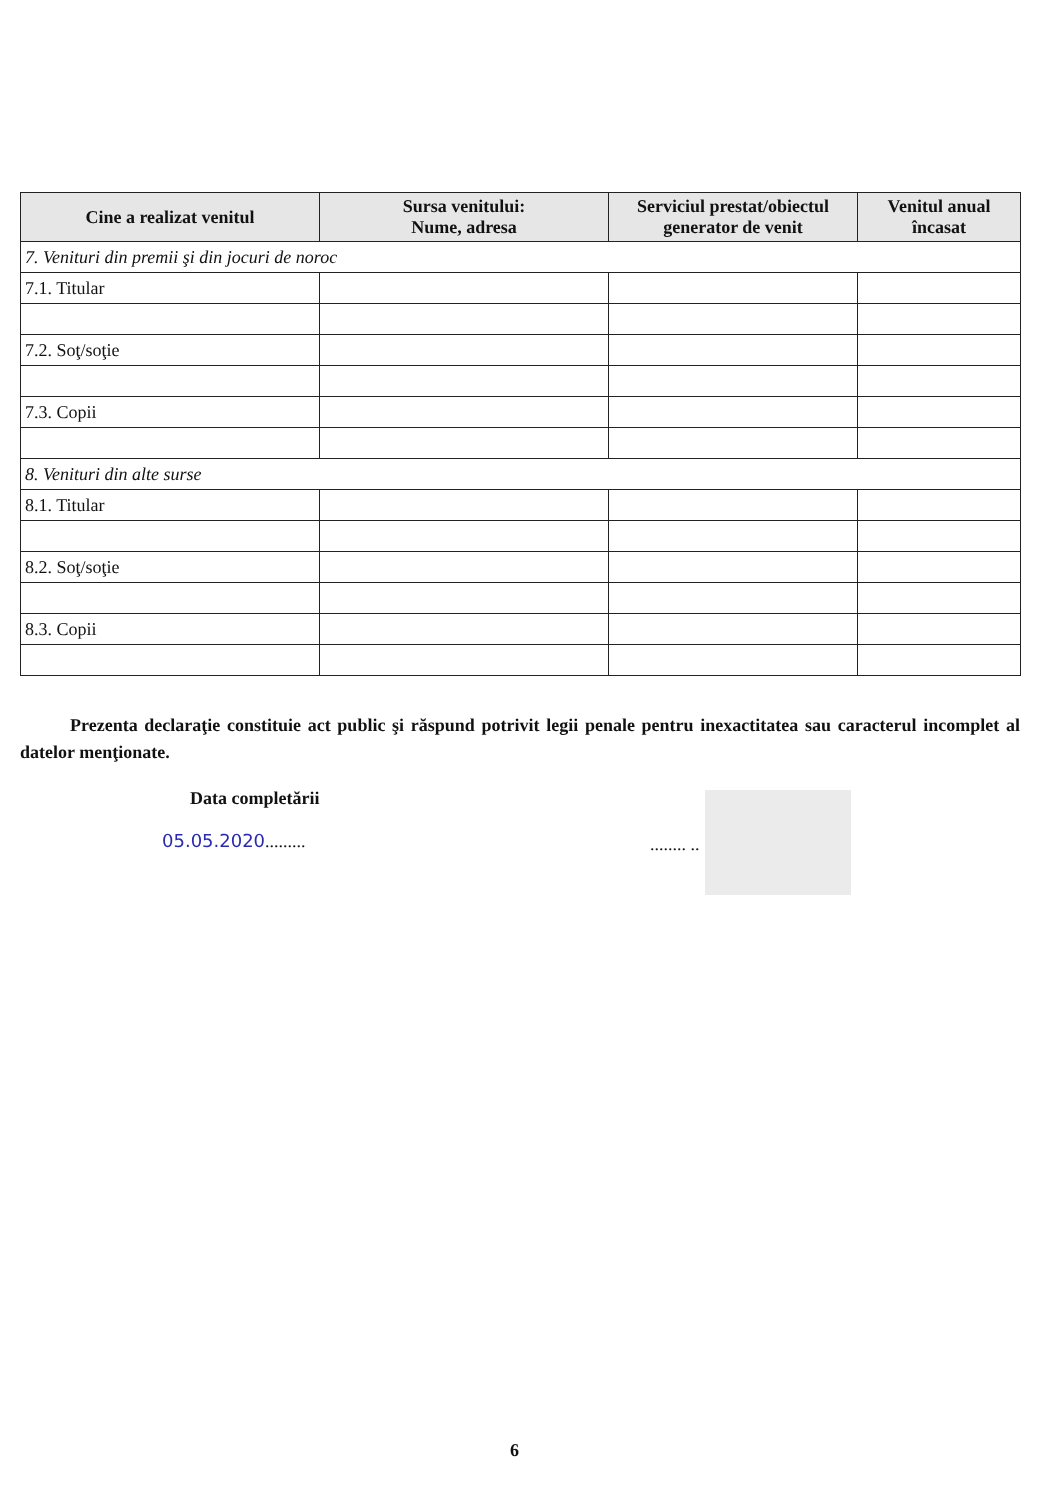| Cine a realizat venitul | Sursa venitului: Nume, adresa | Serviciul prestat/obiectul generator de venit | Venitul anual încasat |
| --- | --- | --- | --- |
| 7. Venituri din premii şi din jocuri de noroc | | | |
| 7.1. Titular | | | |
| 7.2. Soţ/soţie | | | |
| 7.3. Copii | | | |
| 8. Venituri din alte surse | | | |
| 8.1. Titular | | | |
| 8.2. Soţ/soţie | | | |
| 8.3. Copii | | | |
Prezenta declaraţie constituie act public şi răspund potrivit legii penale pentru inexactitatea sau caracterul incomplet al datelor menţionate.
Data completării
05.05.2020......... ........ ..
6